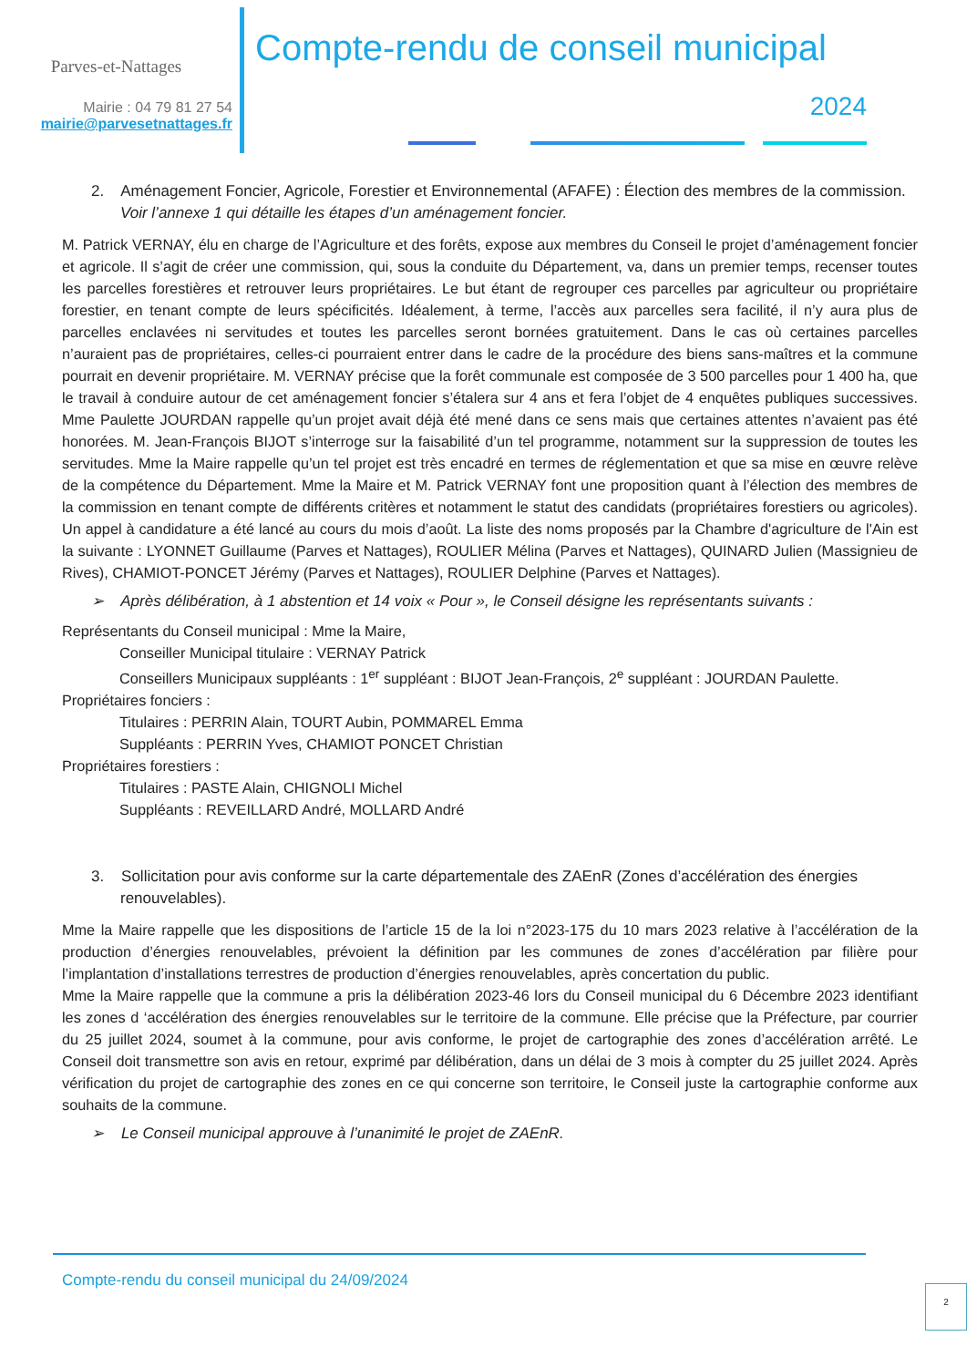Parves-et-Nattages
Mairie : 04 79 81 27 54
mairie@parvesetnattages.fr
Compte-rendu de conseil municipal
2024
2. Aménagement Foncier, Agricole, Forestier et Environnemental (AFAFE) : Élection des membres de la commission.
Voir l’annexe 1 qui détaille les étapes d’un aménagement foncier.
M. Patrick VERNAY, élu en charge de l’Agriculture et des forêts, expose aux membres du Conseil le projet d’aménagement foncier et agricole. Il s’agit de créer une commission, qui, sous la conduite du Département, va, dans un premier temps, recenser toutes les parcelles forestières et retrouver leurs propriétaires. Le but étant de regrouper ces parcelles par agriculteur ou propriétaire forestier, en tenant compte de leurs spécificités. Idéalement, à terme, l’accès aux parcelles sera facilité, il n’y aura plus de parcelles enclavées ni servitudes et toutes les parcelles seront bornées gratuitement. Dans le cas où certaines parcelles n’auraient pas de propriétaires, celles-ci pourraient entrer dans le cadre de la procédure des biens sans-maîtres et la commune pourrait en devenir propriétaire. M. VERNAY précise que la forêt communale est composée de 3 500 parcelles pour 1 400 ha, que le travail à conduire autour de cet aménagement foncier s’étalera sur 4 ans et fera l’objet de 4 enquêtes publiques successives. Mme Paulette JOURDAN rappelle qu’un projet avait déjà été mené dans ce sens mais que certaines attentes n’avaient pas été honorées. M. Jean-François BIJOT s’interroge sur la faisabilité d’un tel programme, notamment sur la suppression de toutes les servitudes. Mme la Maire rappelle qu’un tel projet est très encadré en termes de réglementation et que sa mise en œuvre relève de la compétence du Département. Mme la Maire et M. Patrick VERNAY font une proposition quant à l’élection des membres de la commission en tenant compte de différents critères et notamment le statut des candidats (propriétaires forestiers ou agricoles). Un appel à candidature a été lancé au cours du mois d’août. La liste des noms proposés par la Chambre d'agriculture de l'Ain est la suivante : LYONNET Guillaume (Parves et Nattages), ROULIER Mélina (Parves et Nattages), QUINARD Julien (Massignieu de Rives), CHAMIOT-PONCET Jérémy (Parves et Nattages), ROULIER Delphine (Parves et Nattages).
➢ Après délibération, à 1 abstention et 14 voix « Pour », le Conseil désigne les représentants suivants :
Représentants du Conseil municipal : Mme la Maire,
Conseiller Municipal titulaire : VERNAY Patrick
Conseillers Municipaux suppléants : 1<sup>er</sup> suppléant : BIJOT Jean-François, 2<sup>e</sup> suppléant : JOURDAN Paulette.
Propriétaires fonciers :
Titulaires : PERRIN Alain, TOURT Aubin, POMMAREL Emma
Suppléants : PERRIN Yves, CHAMIOT PONCET Christian
Propriétaires forestiers :
Titulaires : PASTE Alain, CHIGNOLI Michel
Suppléants : REVEILLARD André, MOLLARD André
3. Sollicitation pour avis conforme sur la carte départementale des ZAEnR (Zones d’accélération des énergies renouvelables).
Mme la Maire rappelle que les dispositions de l’article 15 de la loi n°2023-175 du 10 mars 2023 relative à l’accélération de la production d’énergies renouvelables, prévoient la définition par les communes de zones d’accélération par filière pour l’implantation d’installations terrestres de production d’énergies renouvelables, après concertation du public.
Mme la Maire rappelle que la commune a pris la délibération 2023-46 lors du Conseil municipal du 6 Décembre 2023 identifiant les zones d ‘accélération des énergies renouvelables sur le territoire de la commune. Elle précise que la Préfecture, par courrier du 25 juillet 2024, soumet à la commune, pour avis conforme, le projet de cartographie des zones d’accélération arrêté. Le Conseil doit transmettre son avis en retour, exprimé par délibération, dans un délai de 3 mois à compter du 25 juillet 2024. Après vérification du projet de cartographie des zones en ce qui concerne son territoire, le Conseil juste la cartographie conforme aux souhaits de la commune.
➢ Le Conseil municipal approuve à l’unanimité le projet de ZAEnR.
Compte-rendu du conseil municipal du 24/09/2024
2